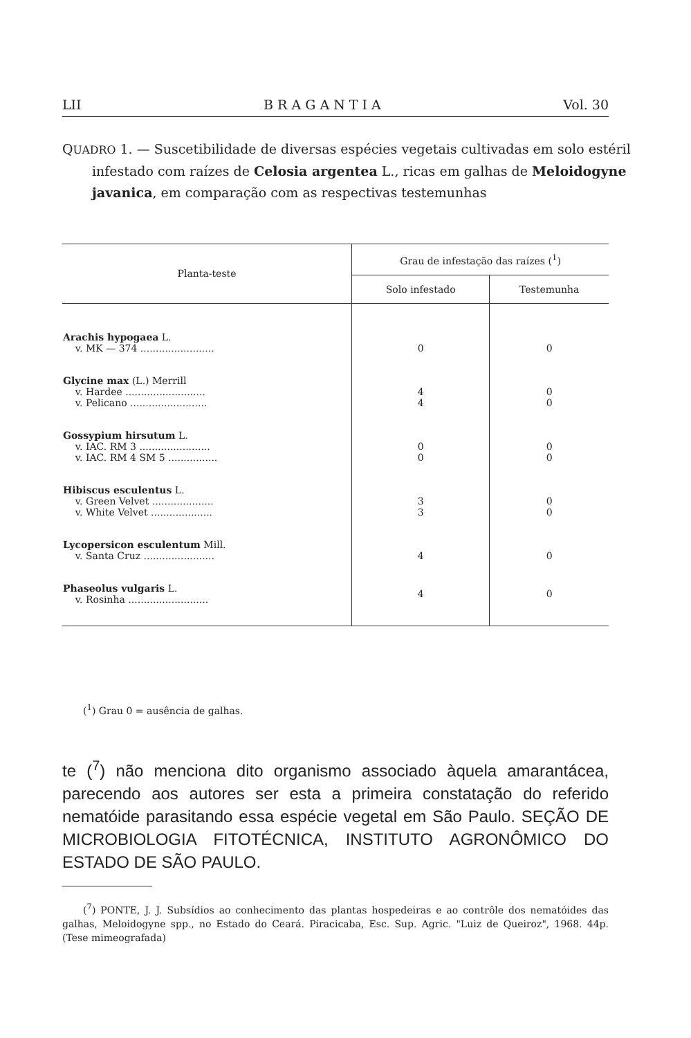LII B R A G A N T I A Vol. 30
QUADRO 1. — Suscetibilidade de diversas espécies vegetais cultivadas em solo estéril infestado com raízes de Celosia argentea L., ricas em galhas de Meloidogyne javanica, em comparação com as respectivas testemunhas
| Planta-teste | Grau de infestação das raízes (<sup>1</sup>) | |
| --- | --- | --- |
| | Solo infestado | Testemunha |
| Arachis hypogaea L. v. MK — 374 ........................ | 0 | 0 |
| Glycine max (L.) Merrill v. Hardee .......................... v. Pelicano ......................... | 4 4 | 0 0 |
| Gossypium hirsutum L. v. IAC. RM 3 ....................... v. IAC. RM 4 SM 5 ................ | 0 0 | 0 0 |
| Hibiscus esculentus L. v. Green Velvet .................... v. White Velvet .................... | 3 3 | 0 0 |
| Lycopersicon esculentum Mill. v. Santa Cruz ....................... | 4 | 0 |
| Phaseolus vulgaris L. v. Rosinha .......................... | 4 | 0 |
(<sup>1</sup>) Grau 0 = ausência de galhas.
te (<sup>7</sup>) não menciona dito organismo associado àquela amarantácea, parecendo aos autores ser esta a primeira constatação do referido nematóide parasitando essa espécie vegetal em São Paulo. SEÇÃO DE MICROBIOLOGIA FITOTÉCNICA, INSTITUTO AGRONÔMICO DO ESTADO DE SÃO PAULO.
(<sup>7</sup>) PONTE, J. J. Subsídios ao conhecimento das plantas hospedeiras e ao contrôle dos nematóides das galhas, Meloidogyne spp., no Estado do Ceará. Piracicaba, Esc. Sup. Agric. "Luiz de Queiroz", 1968. 44p. (Tese mimeografada)